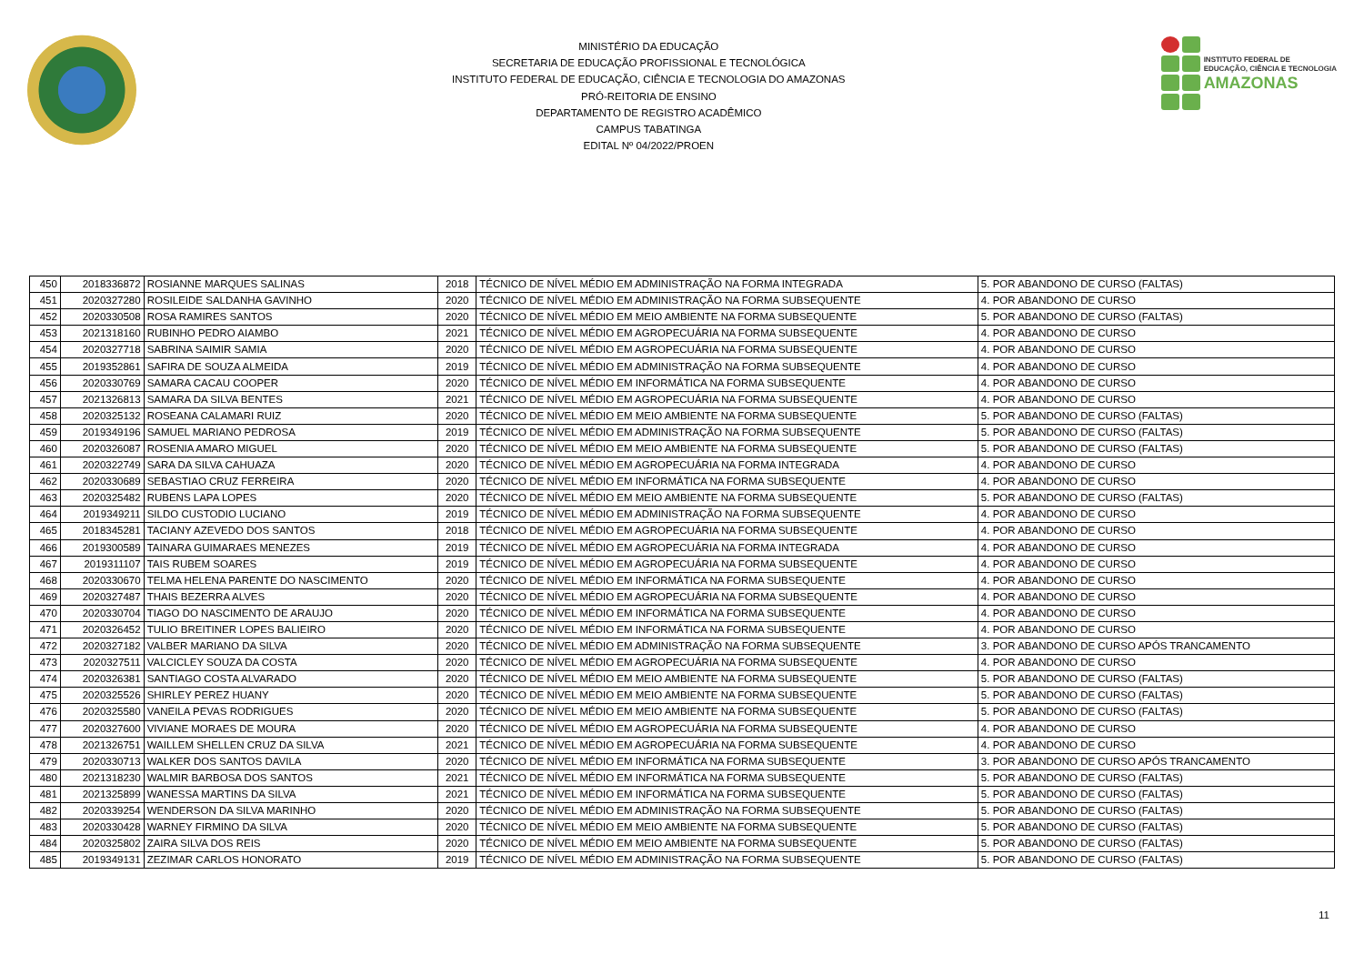MINISTÉRIO DA EDUCAÇÃO
SECRETARIA DE EDUCAÇÃO PROFISSIONAL E TECNOLÓGICA
INSTITUTO FEDERAL DE EDUCAÇÃO, CIÊNCIA E TECNOLOGIA DO AMAZONAS
PRÓ-REITORIA DE ENSINO
DEPARTAMENTO DE REGISTRO ACADÊMICO
CAMPUS TABATINGA
EDITAL Nº 04/2022/PROEN
INSTITUTO FEDERAL DE
EDUCAÇÃO, CIÊNCIA E TECNOLOGIA
AMAZONAS
| 450 | 2018336872 | ROSIANNE MARQUES SALINAS | 2018 | TÉCNICO DE NÍVEL MÉDIO EM ADMINISTRAÇÃO NA FORMA INTEGRADA | 5. POR ABANDONO DE CURSO (FALTAS) |
| 451 | 2020327280 | ROSILEIDE SALDANHA GAVINHO | 2020 | TÉCNICO DE NÍVEL MÉDIO EM ADMINISTRAÇÃO NA FORMA SUBSEQUENTE | 4. POR ABANDONO DE CURSO |
| 452 | 2020330508 | ROSA RAMIRES SANTOS | 2020 | TÉCNICO DE NÍVEL MÉDIO EM MEIO AMBIENTE NA FORMA SUBSEQUENTE | 5. POR ABANDONO DE CURSO (FALTAS) |
| 453 | 2021318160 | RUBINHO PEDRO AIAMBO | 2021 | TÉCNICO DE NÍVEL MÉDIO EM AGROPECUÁRIA NA FORMA SUBSEQUENTE | 4. POR ABANDONO DE CURSO |
| 454 | 2020327718 | SABRINA SAIMIR SAMIA | 2020 | TÉCNICO DE NÍVEL MÉDIO EM AGROPECUÁRIA NA FORMA SUBSEQUENTE | 4. POR ABANDONO DE CURSO |
| 455 | 2019352861 | SAFIRA DE SOUZA ALMEIDA | 2019 | TÉCNICO DE NÍVEL MÉDIO EM ADMINISTRAÇÃO NA FORMA SUBSEQUENTE | 4. POR ABANDONO DE CURSO |
| 456 | 2020330769 | SAMARA CACAU COOPER | 2020 | TÉCNICO DE NÍVEL MÉDIO EM INFORMÁTICA NA FORMA SUBSEQUENTE | 4. POR ABANDONO DE CURSO |
| 457 | 2021326813 | SAMARA DA SILVA BENTES | 2021 | TÉCNICO DE NÍVEL MÉDIO EM AGROPECUÁRIA NA FORMA SUBSEQUENTE | 4. POR ABANDONO DE CURSO |
| 458 | 2020325132 | ROSEANA CALAMARI RUIZ | 2020 | TÉCNICO DE NÍVEL MÉDIO EM MEIO AMBIENTE NA FORMA SUBSEQUENTE | 5. POR ABANDONO DE CURSO (FALTAS) |
| 459 | 2019349196 | SAMUEL MARIANO PEDROSA | 2019 | TÉCNICO DE NÍVEL MÉDIO EM ADMINISTRAÇÃO NA FORMA SUBSEQUENTE | 5. POR ABANDONO DE CURSO (FALTAS) |
| 460 | 2020326087 | ROSENIA AMARO MIGUEL | 2020 | TÉCNICO DE NÍVEL MÉDIO EM MEIO AMBIENTE NA FORMA SUBSEQUENTE | 5. POR ABANDONO DE CURSO (FALTAS) |
| 461 | 2020322749 | SARA DA SILVA CAHUAZA | 2020 | TÉCNICO DE NÍVEL MÉDIO EM AGROPECUÁRIA NA FORMA INTEGRADA | 4. POR ABANDONO DE CURSO |
| 462 | 2020330689 | SEBASTIAO CRUZ FERREIRA | 2020 | TÉCNICO DE NÍVEL MÉDIO EM INFORMÁTICA NA FORMA SUBSEQUENTE | 4. POR ABANDONO DE CURSO |
| 463 | 2020325482 | RUBENS LAPA LOPES | 2020 | TÉCNICO DE NÍVEL MÉDIO EM MEIO AMBIENTE NA FORMA SUBSEQUENTE | 5. POR ABANDONO DE CURSO (FALTAS) |
| 464 | 2019349211 | SILDO CUSTODIO LUCIANO | 2019 | TÉCNICO DE NÍVEL MÉDIO EM ADMINISTRAÇÃO NA FORMA SUBSEQUENTE | 4. POR ABANDONO DE CURSO |
| 465 | 2018345281 | TACIANY AZEVEDO DOS SANTOS | 2018 | TÉCNICO DE NÍVEL MÉDIO EM AGROPECUÁRIA NA FORMA SUBSEQUENTE | 4. POR ABANDONO DE CURSO |
| 466 | 2019300589 | TAINARA GUIMARAES MENEZES | 2019 | TÉCNICO DE NÍVEL MÉDIO EM AGROPECUÁRIA NA FORMA INTEGRADA | 4. POR ABANDONO DE CURSO |
| 467 | 2019311107 | TAIS RUBEM SOARES | 2019 | TÉCNICO DE NÍVEL MÉDIO EM AGROPECUÁRIA NA FORMA SUBSEQUENTE | 4. POR ABANDONO DE CURSO |
| 468 | 2020330670 | TELMA HELENA PARENTE DO NASCIMENTO | 2020 | TÉCNICO DE NÍVEL MÉDIO EM INFORMÁTICA NA FORMA SUBSEQUENTE | 4. POR ABANDONO DE CURSO |
| 469 | 2020327487 | THAIS BEZERRA ALVES | 2020 | TÉCNICO DE NÍVEL MÉDIO EM AGROPECUÁRIA NA FORMA SUBSEQUENTE | 4. POR ABANDONO DE CURSO |
| 470 | 2020330704 | TIAGO DO NASCIMENTO DE ARAUJO | 2020 | TÉCNICO DE NÍVEL MÉDIO EM INFORMÁTICA NA FORMA SUBSEQUENTE | 4. POR ABANDONO DE CURSO |
| 471 | 2020326452 | TULIO BREITINER LOPES BALIEIRO | 2020 | TÉCNICO DE NÍVEL MÉDIO EM INFORMÁTICA NA FORMA SUBSEQUENTE | 4. POR ABANDONO DE CURSO |
| 472 | 2020327182 | VALBER MARIANO DA SILVA | 2020 | TÉCNICO DE NÍVEL MÉDIO EM ADMINISTRAÇÃO NA FORMA SUBSEQUENTE | 3. POR ABANDONO DE CURSO APÓS TRANCAMENTO |
| 473 | 2020327511 | VALCICLEY SOUZA DA COSTA | 2020 | TÉCNICO DE NÍVEL MÉDIO EM AGROPECUÁRIA NA FORMA SUBSEQUENTE | 4. POR ABANDONO DE CURSO |
| 474 | 2020326381 | SANTIAGO COSTA ALVARADO | 2020 | TÉCNICO DE NÍVEL MÉDIO EM MEIO AMBIENTE NA FORMA SUBSEQUENTE | 5. POR ABANDONO DE CURSO (FALTAS) |
| 475 | 2020325526 | SHIRLEY PEREZ HUANY | 2020 | TÉCNICO DE NÍVEL MÉDIO EM MEIO AMBIENTE NA FORMA SUBSEQUENTE | 5. POR ABANDONO DE CURSO (FALTAS) |
| 476 | 2020325580 | VANEILA PEVAS RODRIGUES | 2020 | TÉCNICO DE NÍVEL MÉDIO EM MEIO AMBIENTE NA FORMA SUBSEQUENTE | 5. POR ABANDONO DE CURSO (FALTAS) |
| 477 | 2020327600 | VIVIANE MORAES DE MOURA | 2020 | TÉCNICO DE NÍVEL MÉDIO EM AGROPECUÁRIA NA FORMA SUBSEQUENTE | 4. POR ABANDONO DE CURSO |
| 478 | 2021326751 | WAILLEM SHELLEN CRUZ DA SILVA | 2021 | TÉCNICO DE NÍVEL MÉDIO EM AGROPECUÁRIA NA FORMA SUBSEQUENTE | 4. POR ABANDONO DE CURSO |
| 479 | 2020330713 | WALKER DOS SANTOS DAVILA | 2020 | TÉCNICO DE NÍVEL MÉDIO EM INFORMÁTICA NA FORMA SUBSEQUENTE | 3. POR ABANDONO DE CURSO APÓS TRANCAMENTO |
| 480 | 2021318230 | WALMIR BARBOSA DOS SANTOS | 2021 | TÉCNICO DE NÍVEL MÉDIO EM INFORMÁTICA NA FORMA SUBSEQUENTE | 5. POR ABANDONO DE CURSO (FALTAS) |
| 481 | 2021325899 | WANESSA MARTINS DA SILVA | 2021 | TÉCNICO DE NÍVEL MÉDIO EM INFORMÁTICA NA FORMA SUBSEQUENTE | 5. POR ABANDONO DE CURSO (FALTAS) |
| 482 | 2020339254 | WENDERSON DA SILVA MARINHO | 2020 | TÉCNICO DE NÍVEL MÉDIO EM ADMINISTRAÇÃO NA FORMA SUBSEQUENTE | 5. POR ABANDONO DE CURSO (FALTAS) |
| 483 | 2020330428 | WARNEY FIRMINO DA SILVA | 2020 | TÉCNICO DE NÍVEL MÉDIO EM MEIO AMBIENTE NA FORMA SUBSEQUENTE | 5. POR ABANDONO DE CURSO (FALTAS) |
| 484 | 2020325802 | ZAIRA SILVA DOS REIS | 2020 | TÉCNICO DE NÍVEL MÉDIO EM MEIO AMBIENTE NA FORMA SUBSEQUENTE | 5. POR ABANDONO DE CURSO (FALTAS) |
| 485 | 2019349131 | ZEZIMAR CARLOS HONORATO | 2019 | TÉCNICO DE NÍVEL MÉDIO EM ADMINISTRAÇÃO NA FORMA SUBSEQUENTE | 5. POR ABANDONO DE CURSO (FALTAS) |
11